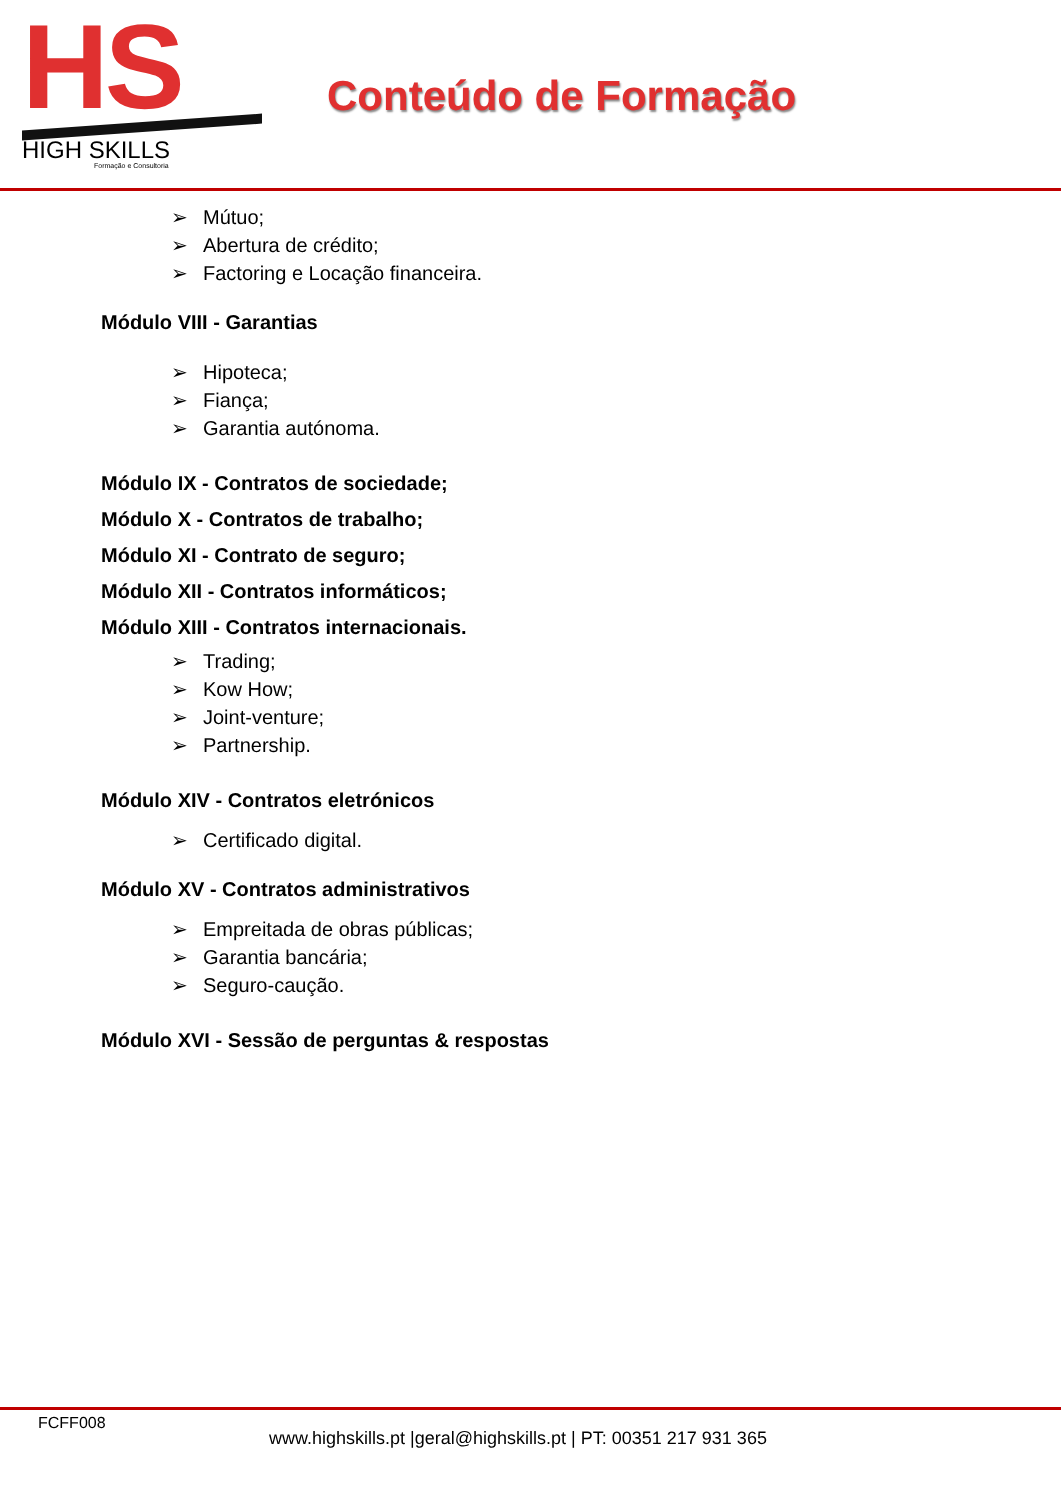HS
HIGH SKILLS
Formação e Consultoria
Conteúdo de Formação
➢ Mútuo;
➢ Abertura de crédito;
➢ Factoring e Locação financeira.
Módulo VIII - Garantias
➢ Hipoteca;
➢ Fiança;
➢ Garantia autónoma.
Módulo IX - Contratos de sociedade;
Módulo X - Contratos de trabalho;
Módulo XI - Contrato de seguro;
Módulo XII - Contratos informáticos;
Módulo XIII - Contratos internacionais.
➢ Trading;
➢ Kow How;
➢ Joint-venture;
➢ Partnership.
Módulo XIV - Contratos eletrónicos
➢ Certificado digital.
Módulo XV - Contratos administrativos
➢ Empreitada de obras públicas;
➢ Garantia bancária;
➢ Seguro-caução.
Módulo XVI - Sessão de perguntas & respostas
FCFF008
www.highskills.pt |geral@highskills.pt | PT: 00351 217 931 365